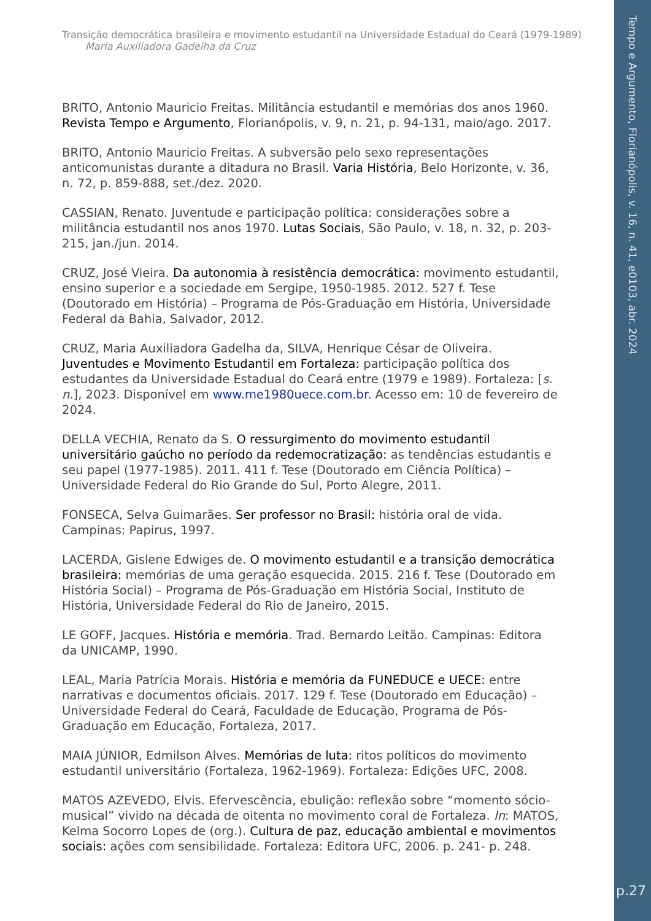Tempo e Argumento, Florianópolis, v. 16, n. 41, e0103, abr. 2024
p.27
Transição democrática brasileira e movimento estudantil na Universidade Estadual do Ceará (1979-1989)
Maria Auxiliadora Gadelha da Cruz
BRITO, Antonio Mauricio Freitas. Militância estudantil e memórias dos anos 1960. Revista Tempo e Argumento, Florianópolis, v. 9, n. 21, p. 94-131, maio/ago. 2017.
BRITO, Antonio Mauricio Freitas. A subversão pelo sexo representações anticomunistas durante a ditadura no Brasil. Varia História, Belo Horizonte, v. 36, n. 72, p. 859-888, set./dez. 2020.
CASSIAN, Renato. Juventude e participação política: considerações sobre a militância estudantil nos anos 1970. Lutas Sociais, São Paulo, v. 18, n. 32, p. 203-215, jan./jun. 2014.
CRUZ, José Vieira. Da autonomia à resistência democrática: movimento estudantil, ensino superior e a sociedade em Sergipe, 1950-1985. 2012. 527 f. Tese (Doutorado em História) – Programa de Pós-Graduação em História, Universidade Federal da Bahia, Salvador, 2012.
CRUZ, Maria Auxiliadora Gadelha da, SILVA, Henrique César de Oliveira. Juventudes e Movimento Estudantil em Fortaleza: participação política dos estudantes da Universidade Estadual do Ceará entre (1979 e 1989). Fortaleza: [s. n.], 2023. Disponível em www.me1980uece.com.br. Acesso em: 10 de fevereiro de 2024.
DELLA VECHIA, Renato da S. O ressurgimento do movimento estudantil universitário gaúcho no período da redemocratização: as tendências estudantis e seu papel (1977-1985). 2011. 411 f. Tese (Doutorado em Ciência Política) – Universidade Federal do Rio Grande do Sul, Porto Alegre, 2011.
FONSECA, Selva Guimarães. Ser professor no Brasil: história oral de vida. Campinas: Papirus, 1997.
LACERDA, Gislene Edwiges de. O movimento estudantil e a transição democrática brasileira: memórias de uma geração esquecida. 2015. 216 f. Tese (Doutorado em História Social) – Programa de Pós-Graduação em História Social, Instituto de História, Universidade Federal do Rio de Janeiro, 2015.
LE GOFF, Jacques. História e memória. Trad. Bernardo Leitão. Campinas: Editora da UNICAMP, 1990.
LEAL, Maria Patrícia Morais. História e memória da FUNEDUCE e UECE: entre narrativas e documentos oficiais. 2017. 129 f. Tese (Doutorado em Educação) – Universidade Federal do Ceará, Faculdade de Educação, Programa de Pós-Graduação em Educação, Fortaleza, 2017.
MAIA JÚNIOR, Edmilson Alves. Memórias de luta: ritos políticos do movimento estudantil universitário (Fortaleza, 1962-1969). Fortaleza: Edições UFC, 2008.
MATOS AZEVEDO, Elvis. Efervescência, ebulição: reflexão sobre “momento sócio-musical” vivido na década de oitenta no movimento coral de Fortaleza. In: MATOS, Kelma Socorro Lopes de (org.). Cultura de paz, educação ambiental e movimentos sociais: ações com sensibilidade. Fortaleza: Editora UFC, 2006. p. 241- p. 248.